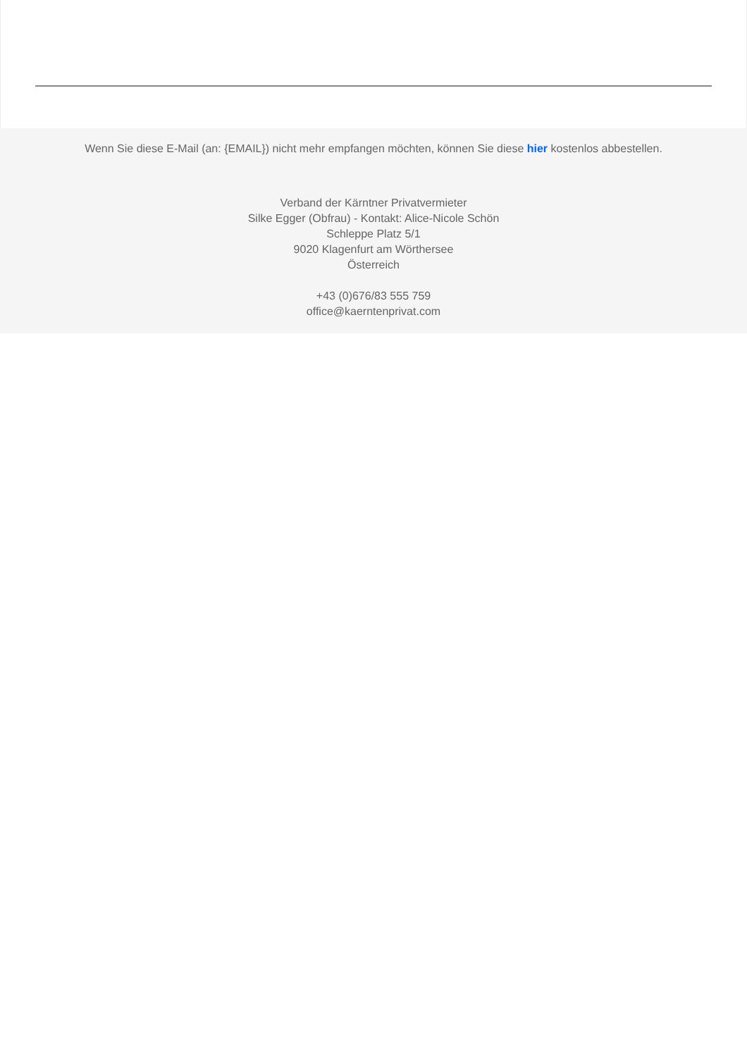Wenn Sie diese E-Mail (an: {EMAIL}) nicht mehr empfangen möchten, können Sie diese hier kostenlos abbestellen.
Verband der Kärntner Privatvermieter
Silke Egger (Obfrau) - Kontakt: Alice-Nicole Schön
Schleppe Platz 5/1
9020 Klagenfurt am Wörthersee
Österreich
+43 (0)676/83 555 759
office@kaerntenprivat.com